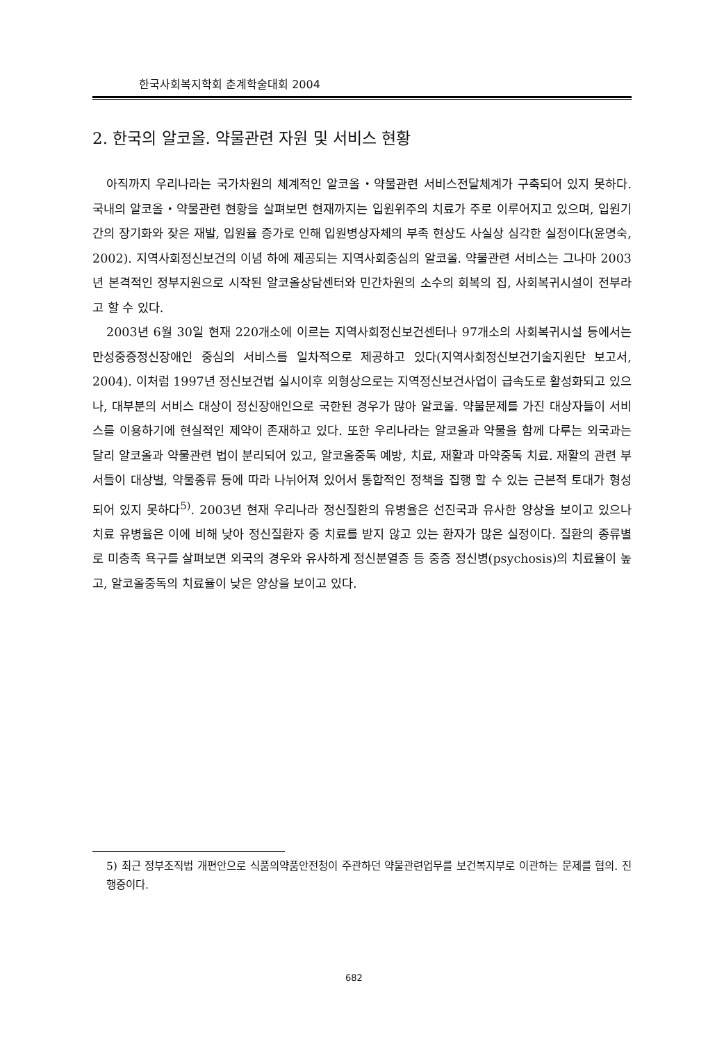한국사회복지학회 춘계학술대회 2004
2. 한국의 알코올. 약물관련 자원 및 서비스 현황
아직까지 우리나라는 국가차원의 체계적인 알코올・약물관련 서비스전달체계가 구축되어 있지 못하다. 국내의 알코올・약물관련 현황을 살펴보면 현재까지는 입원위주의 치료가 주로 이루어지고 있으며, 입원기간의 장기화와 잦은 재발, 입원율 증가로 인해 입원병상자체의 부족 현상도 사실상 심각한 실정이다(윤명숙, 2002). 지역사회정신보건의 이념 하에 제공되는 지역사회중심의 알코올. 약물관련 서비스는 그나마 2003년 본격적인 정부지원으로 시작된 알코올상담센터와 민간차원의 소수의 회복의 집, 사회복귀시설이 전부라고 할 수 있다.
2003년 6월 30일 현재 220개소에 이르는 지역사회정신보건센터나 97개소의 사회복귀시설 등에서는 만성중증정신장애인 중심의 서비스를 일차적으로 제공하고 있다(지역사회정신보건기술지원단 보고서, 2004). 이처럼 1997년 정신보건법 실시이후 외형상으로는 지역정신보건사업이 급속도로 활성화되고 있으나, 대부분의 서비스 대상이 정신장애인으로 국한된 경우가 많아 알코올. 약물문제를 가진 대상자들이 서비스를 이용하기에 현실적인 제약이 존재하고 있다. 또한 우리나라는 알코올과 약물을 함께 다루는 외국과는 달리 알코올과 약물관련 법이 분리되어 있고, 알코올중독 예방, 치료, 재활과 마약중독 치료. 재활의 관련 부서들이 대상별, 약물종류 등에 따라 나뉘어져 있어서 통합적인 정책을 집행 할 수 있는 근본적 토대가 형성되어 있지 못하다<sup>5)</sup>. 2003년 현재 우리나라 정신질환의 유병율은 선진국과 유사한 양상을 보이고 있으나 치료 유병율은 이에 비해 낮아 정신질환자 중 치료를 받지 않고 있는 환자가 많은 실정이다. 질환의 종류별로 미충족 욕구를 살펴보면 외국의 경우와 유사하게 정신분열증 등 중증 정신병(psychosis)의 치료율이 높고, 알코올중독의 치료율이 낮은 양상을 보이고 있다.
5) 최근 정부조직법 개편안으로 식품의약품안전청이 주관하던 약물관련업무를 보건복지부로 이관하는 문제를 협의. 진행중이다.
682